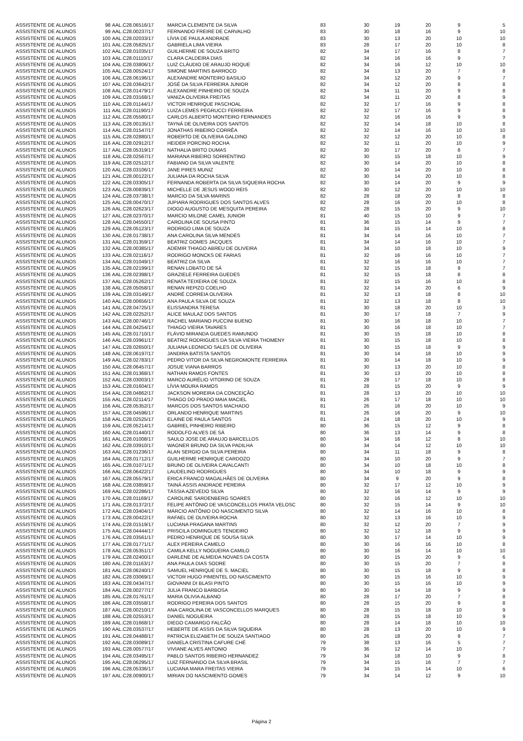| ASSISTENTE DE ALUNOS | 98 | AAL.C28.06516/17 | MARCIA CLEMENTE DA SILVA | 83 | 30 | 19 | 20 | 9 | 5 |
| ASSISTENTE DE ALUNOS | 99 | AAL.C28.00237/17 | FERNANDO FREIRE DE CARVALHO | 83 | 30 | 18 | 16 | 9 | 10 |
| ASSISTENTE DE ALUNOS | 100 | AAL.C28.02033/17 | LÍVIA DE PAULA ANDRADE | 83 | 30 | 13 | 20 | 10 | 10 |
| ASSISTENTE DE ALUNOS | 101 | AAL.C28.05825/17 | GABRIELA LIMA VIEIRA | 83 | 28 | 17 | 20 | 10 | 8 |
| ASSISTENTE DE ALUNOS | 102 | AAL.C28.01035/17 | GUILHERME DE SOUZA BRITO | 82 | 34 | 17 | 16 | 8 | 7 |
| ASSISTENTE DE ALUNOS | 103 | AAL.C28.01110/17 | CLARA CALDEIRA DIAS | 82 | 34 | 16 | 16 | 9 | 7 |
| ASSISTENTE DE ALUNOS | 104 | AAL.C28.03806/17 | LUIZ CLÁUDIO DE ARAUJO ROQUE | 82 | 34 | 16 | 12 | 10 | 10 |
| ASSISTENTE DE ALUNOS | 105 | AAL.C28.00524/17 | SIMONE MARTINS BARROCO | 82 | 34 | 13 | 20 | 7 | 8 |
| ASSISTENTE DE ALUNOS | 106 | AAL.C28.06196/17 | ALEXANDRE MONTEIRO BASILIO | 82 | 34 | 12 | 20 | 9 | 7 |
| ASSISTENTE DE ALUNOS | 107 | AAL.C28.03642/17 | JOSÉ DA SILVA FERREIRA JUNIOR | 82 | 34 | 12 | 20 | 8 | 8 |
| ASSISTENTE DE ALUNOS | 108 | AAL.C28.01479/17 | ALEXANDRE PINHEIRO DE SOUZA | 82 | 34 | 11 | 20 | 9 | 8 |
| ASSISTENTE DE ALUNOS | 109 | AAL.C28.03168/17 | VANIZA OLIVEIRA FREITAS | 82 | 34 | 11 | 20 | 8 | 9 |
| ASSISTENTE DE ALUNOS | 110 | AAL.C28.01144/17 | VICTOR HENRIQUE PASCHOAL | 82 | 32 | 17 | 16 | 9 | 8 |
| ASSISTENTE DE ALUNOS | 111 | AAL.C28.01190/17 | LUIZA LEMES PEGRUCCI FERREIRA | 82 | 32 | 17 | 16 | 9 | 8 |
| ASSISTENTE DE ALUNOS | 112 | AAL.C28.05580/17 | CARLOS ALBERTO MONTEIRO FERNANDES | 82 | 32 | 16 | 16 | 9 | 9 |
| ASSISTENTE DE ALUNOS | 113 | AAL.C28.00135/17 | TAYNÁ DE OLIVEIRA DOS SANTOS | 82 | 32 | 14 | 18 | 10 | 8 |
| ASSISTENTE DE ALUNOS | 114 | AAL.C28.01547/17 | JONATHAS RIBEIRO CORRÊA | 82 | 32 | 14 | 16 | 10 | 10 |
| ASSISTENTE DE ALUNOS | 115 | AAL.C28.02880/17 | ROBERTO DE OLIVEIRA GALDINO | 82 | 32 | 12 | 20 | 10 | 8 |
| ASSISTENTE DE ALUNOS | 116 | AAL.C28.02912/17 | HEIDER PORCINO ROCHA | 82 | 32 | 11 | 20 | 10 | 9 |
| ASSISTENTE DE ALUNOS | 117 | AAL.C28.05319/17 | NATHALIA BRITO DUMAS | 82 | 30 | 17 | 20 | 8 | 7 |
| ASSISTENTE DE ALUNOS | 118 | AAL.C28.02567/17 | MARIANA RIBEIRO SORRENTINO | 82 | 30 | 15 | 18 | 10 | 9 |
| ASSISTENTE DE ALUNOS | 119 | AAL.C28.02512/17 | FABIANO DA SILVA VALENTE | 82 | 30 | 14 | 20 | 10 | 8 |
| ASSISTENTE DE ALUNOS | 120 | AAL.C28.03106/17 | JANE PIRES MUNIZ | 82 | 30 | 14 | 20 | 10 | 8 |
| ASSISTENTE DE ALUNOS | 121 | AAL.C28.00122/17 | JULIANA DA ROCHA SILVA | 82 | 30 | 14 | 20 | 10 | 8 |
| ASSISTENTE DE ALUNOS | 122 | AAL.C28.03305/17 | FERNANDA ROBERTA DA SILVA SIQUEIRA ROCHA | 82 | 30 | 14 | 20 | 9 | 9 |
| ASSISTENTE DE ALUNOS | 123 | AAL.C28.00839/17 | MICHELLE DE JESUS WOOD REIS | 82 | 30 | 12 | 20 | 10 | 10 |
| ASSISTENTE DE ALUNOS | 124 | AAL.C28.03738/17 | MARCIO DA SILVA MARINS | 82 | 28 | 18 | 20 | 8 | 8 |
| ASSISTENTE DE ALUNOS | 125 | AAL.C28.00470/17 | JUPIARA RODRIGUES DOS SANTOS ALVES | 82 | 28 | 16 | 20 | 10 | 8 |
| ASSISTENTE DE ALUNOS | 126 | AAL.C28.02623/17 | DIOGO AUGUSTO DE MESQUITA PEREIRA | 82 | 28 | 15 | 20 | 9 | 10 |
| ASSISTENTE DE ALUNOS | 127 | AAL.C28.02370/17 | MARCIO MILONE CAMEL JUNIOR | 81 | 40 | 15 | 10 | 9 | 7 |
| ASSISTENTE DE ALUNOS | 128 | AAL.C28.04550/17 | CAROLINA DE SOUSA PINTO | 81 | 36 | 15 | 14 | 9 | 7 |
| ASSISTENTE DE ALUNOS | 129 | AAL.C28.05123/17 | RODRIGO LIMA DE SOUZA | 81 | 34 | 15 | 14 | 10 | 8 |
| ASSISTENTE DE ALUNOS | 130 | AAL.C28.01738/17 | ANA CAROLINA SILVA MENDES | 81 | 34 | 14 | 16 | 10 | 7 |
| ASSISTENTE DE ALUNOS | 131 | AAL.C28.01359/17 | BEATRIZ GOMES JACQUES | 81 | 34 | 14 | 16 | 10 | 7 |
| ASSISTENTE DE ALUNOS | 132 | AAL.C28.00385/17 | ADEMIR THIAGO ABREU DE OLIVEIRA | 81 | 34 | 10 | 18 | 10 | 9 |
| ASSISTENTE DE ALUNOS | 133 | AAL.C28.02116/17 | RODRIGO MONCKS DE FARIAS | 81 | 32 | 16 | 16 | 10 | 7 |
| ASSISTENTE DE ALUNOS | 134 | AAL.C28.01049/17 | BEATRIZ DA SILVA | 81 | 32 | 16 | 16 | 10 | 7 |
| ASSISTENTE DE ALUNOS | 135 | AAL.C28.02199/17 | RENAN LOBATO DE SÁ | 81 | 32 | 15 | 18 | 9 | 7 |
| ASSISTENTE DE ALUNOS | 136 | AAL.C28.02398/17 | GRAZIELE FERREIRA GUEDES | 81 | 32 | 15 | 18 | 8 | 8 |
| ASSISTENTE DE ALUNOS | 137 | AAL.C28.05262/17 | RENATA TEIXEIRA DE SOUZA | 81 | 32 | 15 | 16 | 10 | 8 |
| ASSISTENTE DE ALUNOS | 138 | AAL.C28.05058/17 | RENAN REPIZO COELHO | 81 | 32 | 14 | 20 | 6 | 9 |
| ASSISTENTE DE ALUNOS | 139 | AAL.C28.03149/17 | ANDRÉ CORREIA OLIVEIRA | 81 | 32 | 13 | 18 | 8 | 10 |
| ASSISTENTE DE ALUNOS | 140 | AAL.C28.00656/17 | ANA PAULA SILVA DE SOUZA | 81 | 32 | 13 | 18 | 8 | 10 |
| ASSISTENTE DE ALUNOS | 141 | AAL.C28.04725/17 | ELISSANDRA TERESA | 81 | 30 | 18 | 20 | 10 | 3 |
| ASSISTENTE DE ALUNOS | 142 | AAL.C28.02252/17 | ALICE MAULAZ DOS SANTOS | 81 | 30 | 17 | 18 | 7 | 9 |
| ASSISTENTE DE ALUNOS | 143 | AAL.C28.00746/17 | RACHEL MARIANO PUCCINI BUENO | 81 | 30 | 16 | 18 | 10 | 7 |
| ASSISTENTE DE ALUNOS | 144 | AAL.C28.04254/17 | THIAGO VIEIRA TAVARES | 81 | 30 | 16 | 18 | 10 | 7 |
| ASSISTENTE DE ALUNOS | 145 | AAL.C28.01710/17 | FLÁVIO MIRANDA GUEDES RAMUNDO | 81 | 30 | 15 | 18 | 10 | 8 |
| ASSISTENTE DE ALUNOS | 146 | AAL.C28.03961/17 | BEATRIZ RODRIGUES DA SILVA VIEIRA THOMENY | 81 | 30 | 15 | 18 | 10 | 8 |
| ASSISTENTE DE ALUNOS | 147 | AAL.C28.02650/17 | JULIANA LEONICIO SALES DE OLIVEIRA | 81 | 30 | 15 | 18 | 9 | 9 |
| ASSISTENTE DE ALUNOS | 148 | AAL.C28.06197/17 | JANDIRA BATISTA SANTOS | 81 | 30 | 14 | 18 | 10 | 9 |
| ASSISTENTE DE ALUNOS | 149 | AAL.C28.02783/17 | PEDRO VITOR DA SILVA NEGROMONTE FERREIRA | 81 | 30 | 14 | 18 | 10 | 9 |
| ASSISTENTE DE ALUNOS | 150 | AAL.C28.06457/17 | JOSUE VIANA BARROS | 81 | 30 | 13 | 20 | 10 | 8 |
| ASSISTENTE DE ALUNOS | 151 | AAL.C28.01368/17 | NATHAN RAMOS FONTES | 81 | 30 | 13 | 20 | 10 | 8 |
| ASSISTENTE DE ALUNOS | 152 | AAL.C28.03003/17 | MARCO AURÉLIO VITORINO DE SOUZA | 81 | 28 | 17 | 18 | 10 | 8 |
| ASSISTENTE DE ALUNOS | 153 | AAL.C28.01604/17 | LÍVIA MOURA RAMOS | 81 | 28 | 15 | 20 | 9 | 9 |
| ASSISTENTE DE ALUNOS | 154 | AAL.C28.04862/17 | JACKSON MOREIRA DA CONCEIÇÃO | 81 | 28 | 13 | 20 | 10 | 10 |
| ASSISTENTE DE ALUNOS | 155 | AAL.C28.02114/17 | THIAGO DO PRADO MAIA MACIEL | 81 | 26 | 17 | 18 | 10 | 10 |
| ASSISTENTE DE ALUNOS | 156 | AAL.C28.05352/17 | MARCOS DOS SANTOS MACHADO | 81 | 26 | 16 | 20 | 10 | 9 |
| ASSISTENTE DE ALUNOS | 157 | AAL.C28.04596/17 | ORLANDO HENRIQUE MARTINS | 81 | 26 | 16 | 20 | 9 | 10 |
| ASSISTENTE DE ALUNOS | 158 | AAL.C28.02525/17 | ELAINE DE PAULA SANTOS | 81 | 24 | 18 | 20 | 10 | 9 |
| ASSISTENTE DE ALUNOS | 159 | AAL.C28.05214/17 | GABRIEL PINHEIRO RIBEIRO | 80 | 36 | 15 | 12 | 9 | 8 |
| ASSISTENTE DE ALUNOS | 160 | AAL.C28.01440/17 | RODOLFO ALVES DE SÁ | 80 | 36 | 13 | 14 | 9 | 8 |
| ASSISTENTE DE ALUNOS | 161 | AAL.C28.01008/17 | SAULO JOSE DE ARAUJO BARCELLOS | 80 | 34 | 16 | 12 | 8 | 10 |
| ASSISTENTE DE ALUNOS | 162 | AAL.C28.03910/17 | WAGNER BRUNO DA SILVA PADILHA | 80 | 34 | 14 | 12 | 10 | 10 |
| ASSISTENTE DE ALUNOS | 163 | AAL.C28.01236/17 | ALAN SERGIO DA SILVA PEREIRA | 80 | 34 | 11 | 18 | 9 | 8 |
| ASSISTENTE DE ALUNOS | 164 | AAL.C28.01712/17 | GUILHERME HENRIQUE CARDOZO | 80 | 34 | 10 | 20 | 9 | 7 |
| ASSISTENTE DE ALUNOS | 165 | AAL.C28.01071/17 | BRUNO DE OLIVEIRA CAVALCANTI | 80 | 34 | 10 | 18 | 10 | 8 |
| ASSISTENTE DE ALUNOS | 166 | AAL.C28.06422/17 | LAUDELINO RODRIGUES | 80 | 34 | 10 | 18 | 9 | 9 |
| ASSISTENTE DE ALUNOS | 167 | AAL.C28.05579/17 | ERICA FRANCO MAGALHÃES DE OLIVEIRA | 80 | 34 | 9 | 20 | 9 | 8 |
| ASSISTENTE DE ALUNOS | 168 | AAL.C28.03859/17 | TAINÁ ASSIS ANDRADE PEREIRA | 80 | 32 | 17 | 12 | 10 | 9 |
| ASSISTENTE DE ALUNOS | 169 | AAL.C28.02286/17 | TÁSSIA AZEVEDO SILVA | 80 | 32 | 16 | 14 | 9 | 9 |
| ASSISTENTE DE ALUNOS | 170 | AAL.C28.01169/17 | CAROLINE SARDENBERG SOARES | 80 | 32 | 16 | 12 | 10 | 10 |
| ASSISTENTE DE ALUNOS | 171 | AAL.C28.01372/17 | FELIPE ANTÔNIO DE VASCONCELLOS PRATA VELOSC | 80 | 32 | 15 | 14 | 9 | 10 |
| ASSISTENTE DE ALUNOS | 172 | AAL.C28.03404/17 | MÁRCIO ANTÔNIO DO NASCIMENTO SILVA | 80 | 32 | 14 | 16 | 10 | 8 |
| ASSISTENTE DE ALUNOS | 173 | AAL.C28.00422/17 | RAFAEL DE OLIVEIRA ROCHA | 80 | 32 | 13 | 16 | 10 | 9 |
| ASSISTENTE DE ALUNOS | 174 | AAL.C28.01519/17 | LUCIANA PRAGANA MARTINS | 80 | 32 | 12 | 20 | 7 | 9 |
| ASSISTENTE DE ALUNOS | 175 | AAL.C28.04444/17 | PRISCILA DOMINGUES TENDEIRO | 80 | 32 | 12 | 18 | 9 | 9 |
| ASSISTENTE DE ALUNOS | 176 | AAL.C28.03561/17 | PEDRO HENRIQUE DE SOUSA SILVA | 80 | 30 | 17 | 14 | 10 | 9 |
| ASSISTENTE DE ALUNOS | 177 | AAL.C28.01771/17 | ALEX PEREIRA CAMELO | 80 | 30 | 16 | 16 | 10 | 8 |
| ASSISTENTE DE ALUNOS | 178 | AAL.C28.05351/17 | CAMILA KELLY NOGUEIRA CAMILO | 80 | 30 | 16 | 14 | 10 | 10 |
| ASSISTENTE DE ALUNOS | 179 | AAL.C28.02400/17 | DARLENE DE ALMEIDA NOVAES DA COSTA | 80 | 30 | 15 | 20 | 9 | 6 |
| ASSISTENTE DE ALUNOS | 180 | AAL.C28.01163/17 | ANA PAULA DIAS SODRE | 80 | 30 | 15 | 20 | 7 | 8 |
| ASSISTENTE DE ALUNOS | 181 | AAL.C28.06240/17 | SAMUEL HENRIQUE DE S. MACIEL | 80 | 30 | 15 | 18 | 9 | 8 |
| ASSISTENTE DE ALUNOS | 182 | AAL.C28.03069/17 | VICTOR HUGO PIMENTEL DO NASCIMENTO | 80 | 30 | 15 | 16 | 10 | 9 |
| ASSISTENTE DE ALUNOS | 183 | AAL.C28.04347/17 | GIOVANNI DI BLASI PINTO | 80 | 30 | 15 | 16 | 10 | 9 |
| ASSISTENTE DE ALUNOS | 184 | AAL.C28.00277/17 | JULIA FRANCO BARBOSA | 80 | 30 | 14 | 18 | 9 | 9 |
| ASSISTENTE DE ALUNOS | 185 | AAL.C28.01761/17 | MARIA OLIVIA ALBANO | 80 | 28 | 17 | 20 | 7 | 8 |
| ASSISTENTE DE ALUNOS | 186 | AAL.C28.03558/17 | RODRIGO PEREIRA DOS SANTOS | 80 | 28 | 15 | 20 | 9 | 8 |
| ASSISTENTE DE ALUNOS | 187 | AAL.C28.00210/17 | ANA CAROLINA DE VASCONCELLOS MARQUES | 80 | 28 | 15 | 18 | 10 | 9 |
| ASSISTENTE DE ALUNOS | 188 | AAL.C28.02553/17 | DANIEL NOGUEIRA | 80 | 28 | 15 | 18 | 10 | 9 |
| ASSISTENTE DE ALUNOS | 189 | AAL.C28.01668/17 | DIEGO CAMARGO FALCÃO | 80 | 28 | 14 | 18 | 10 | 10 |
| ASSISTENTE DE ALUNOS | 190 | AAL.C28.03537/17 | HEBERTE DE ASSIS DA SILVA SIQUEIRA | 80 | 28 | 13 | 20 | 10 | 9 |
| ASSISTENTE DE ALUNOS | 191 | AAL.C28.04488/17 | PATRICIA ELIZABETH DE SOUZA SANTIAGO | 80 | 26 | 18 | 20 | 9 | 7 |
| ASSISTENTE DE ALUNOS | 192 | AAL.C28.03089/17 | DANIELA CRISTINA CAFURE CHÉ | 79 | 38 | 13 | 16 | 5 | 7 |
| ASSISTENTE DE ALUNOS | 193 | AAL.C28.00577/17 | VIVIANE ALVES ANTONIO | 79 | 36 | 12 | 14 | 10 | 7 |
| ASSISTENTE DE ALUNOS | 194 | AAL.C28.03495/17 | PABLO SANTOS RIBEIRO HERNANDEZ | 79 | 34 | 18 | 10 | 9 | 8 |
| ASSISTENTE DE ALUNOS | 195 | AAL.C28.06295/17 | LUIZ FERNANDO DA SILVA BRASIL | 79 | 34 | 15 | 16 | 7 | 7 |
| ASSISTENTE DE ALUNOS | 196 | AAL.C28.05336/17 | LUCIANA MARA FREITAS VIEIRA | 79 | 34 | 15 | 14 | 10 | 6 |
| ASSISTENTE DE ALUNOS | 197 | AAL.C28.00900/17 | MIRIAN DO NASCIMENTO GOMES | 79 | 34 | 14 | 12 | 9 | 10 |
Página 2